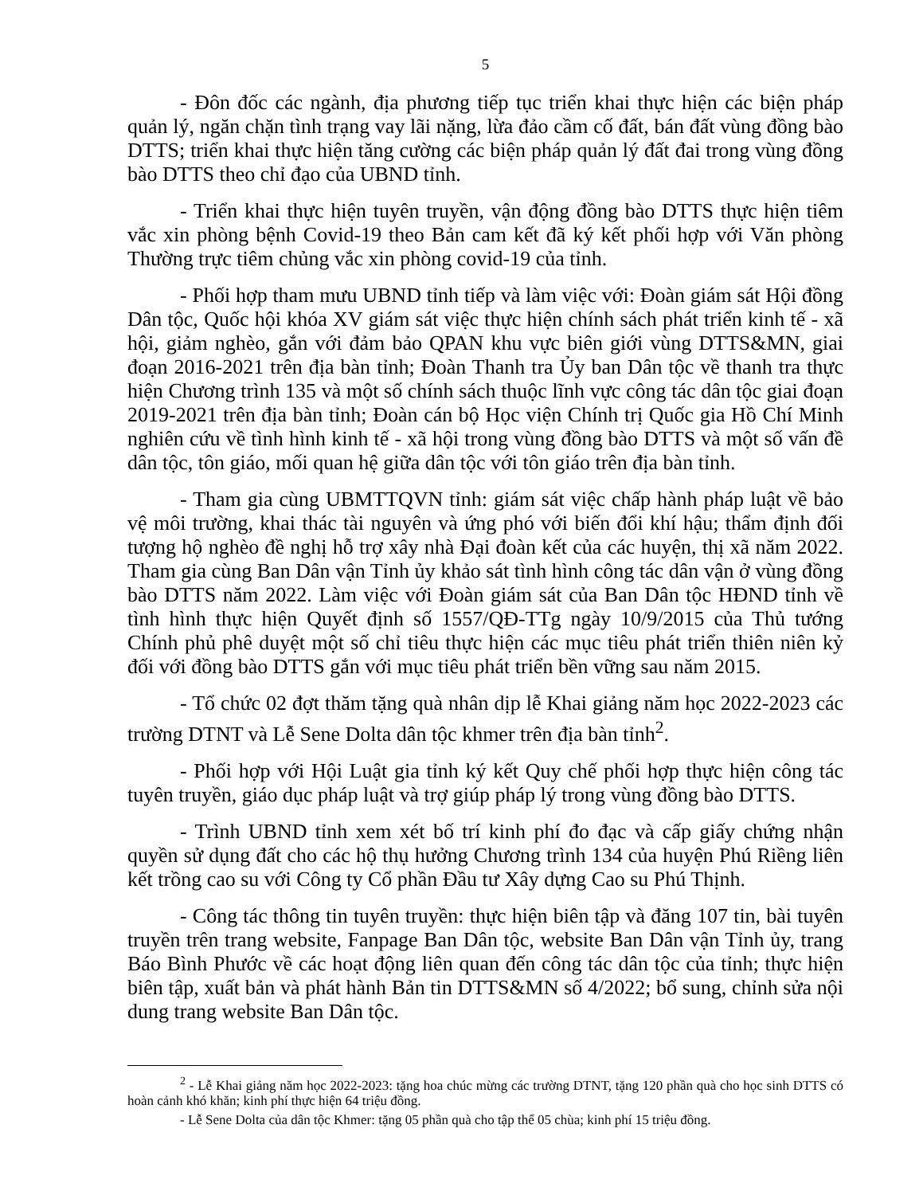5
- Đôn đốc các ngành, địa phương tiếp tục triển khai thực hiện các biện pháp quản lý, ngăn chặn tình trạng vay lãi nặng, lừa đảo cầm cố đất, bán đất vùng đồng bào DTTS; triển khai thực hiện tăng cường các biện pháp quản lý đất đai trong vùng đồng bào DTTS theo chỉ đạo của UBND tỉnh.
- Triển khai thực hiện tuyên truyền, vận động đồng bào DTTS thực hiện tiêm vắc xin phòng bệnh Covid-19 theo Bản cam kết đã ký kết phối hợp với Văn phòng Thường trực tiêm chủng vắc xin phòng covid-19 của tỉnh.
- Phối hợp tham mưu UBND tỉnh tiếp và làm việc với: Đoàn giám sát Hội đồng Dân tộc, Quốc hội khóa XV giám sát việc thực hiện chính sách phát triển kinh tế - xã hội, giảm nghèo, gắn với đảm bảo QPAN khu vực biên giới vùng DTTS&MN, giai đoạn 2016-2021 trên địa bàn tỉnh; Đoàn Thanh tra Ủy ban Dân tộc về thanh tra thực hiện Chương trình 135 và một số chính sách thuộc lĩnh vực công tác dân tộc giai đoạn 2019-2021 trên địa bàn tỉnh; Đoàn cán bộ Học viện Chính trị Quốc gia Hồ Chí Minh nghiên cứu về tình hình kinh tế - xã hội trong vùng đồng bào DTTS và một số vấn đề dân tộc, tôn giáo, mối quan hệ giữa dân tộc với tôn giáo trên địa bàn tỉnh.
- Tham gia cùng UBMTTQVN tỉnh: giám sát việc chấp hành pháp luật về bảo vệ môi trường, khai thác tài nguyên và ứng phó với biến đổi khí hậu; thẩm định đối tượng hộ nghèo đề nghị hỗ trợ xây nhà Đại đoàn kết của các huyện, thị xã năm 2022. Tham gia cùng Ban Dân vận Tỉnh ủy khảo sát tình hình công tác dân vận ở vùng đồng bào DTTS năm 2022. Làm việc với Đoàn giám sát của Ban Dân tộc HĐND tỉnh về tình hình thực hiện Quyết định số 1557/QĐ-TTg ngày 10/9/2015 của Thủ tướng Chính phủ phê duyệt một số chỉ tiêu thực hiện các mục tiêu phát triển thiên niên kỷ đối với đồng bào DTTS gắn với mục tiêu phát triển bền vững sau năm 2015.
- Tổ chức 02 đợt thăm tặng quà nhân dịp lễ Khai giảng năm học 2022-2023 các trường DTNT và Lễ Sene Dolta dân tộc khmer trên địa bàn tỉnh<sup>2</sup>.
- Phối hợp với Hội Luật gia tỉnh ký kết Quy chế phối hợp thực hiện công tác tuyên truyền, giáo dục pháp luật và trợ giúp pháp lý trong vùng đồng bào DTTS.
- Trình UBND tỉnh xem xét bố trí kinh phí đo đạc và cấp giấy chứng nhận quyền sử dụng đất cho các hộ thụ hưởng Chương trình 134 của huyện Phú Riềng liên kết trồng cao su với Công ty Cổ phần Đầu tư Xây dựng Cao su Phú Thịnh.
- Công tác thông tin tuyên truyền: thực hiện biên tập và đăng 107 tin, bài tuyên truyền trên trang website, Fanpage Ban Dân tộc, website Ban Dân vận Tỉnh ủy, trang Báo Bình Phước về các hoạt động liên quan đến công tác dân tộc của tỉnh; thực hiện biên tập, xuất bản và phát hành Bản tin DTTS&MN số 4/2022; bổ sung, chỉnh sửa nội dung trang website Ban Dân tộc.
<sup>2</sup> - Lễ Khai giảng năm học 2022-2023: tặng hoa chúc mừng các trường DTNT, tặng 120 phần quà cho học sinh DTTS có hoàn cảnh khó khăn; kinh phí thực hiện 64 triệu đồng.
- Lễ Sene Dolta của dân tộc Khmer: tặng 05 phần quà cho tập thể 05 chùa; kinh phí 15 triệu đồng.